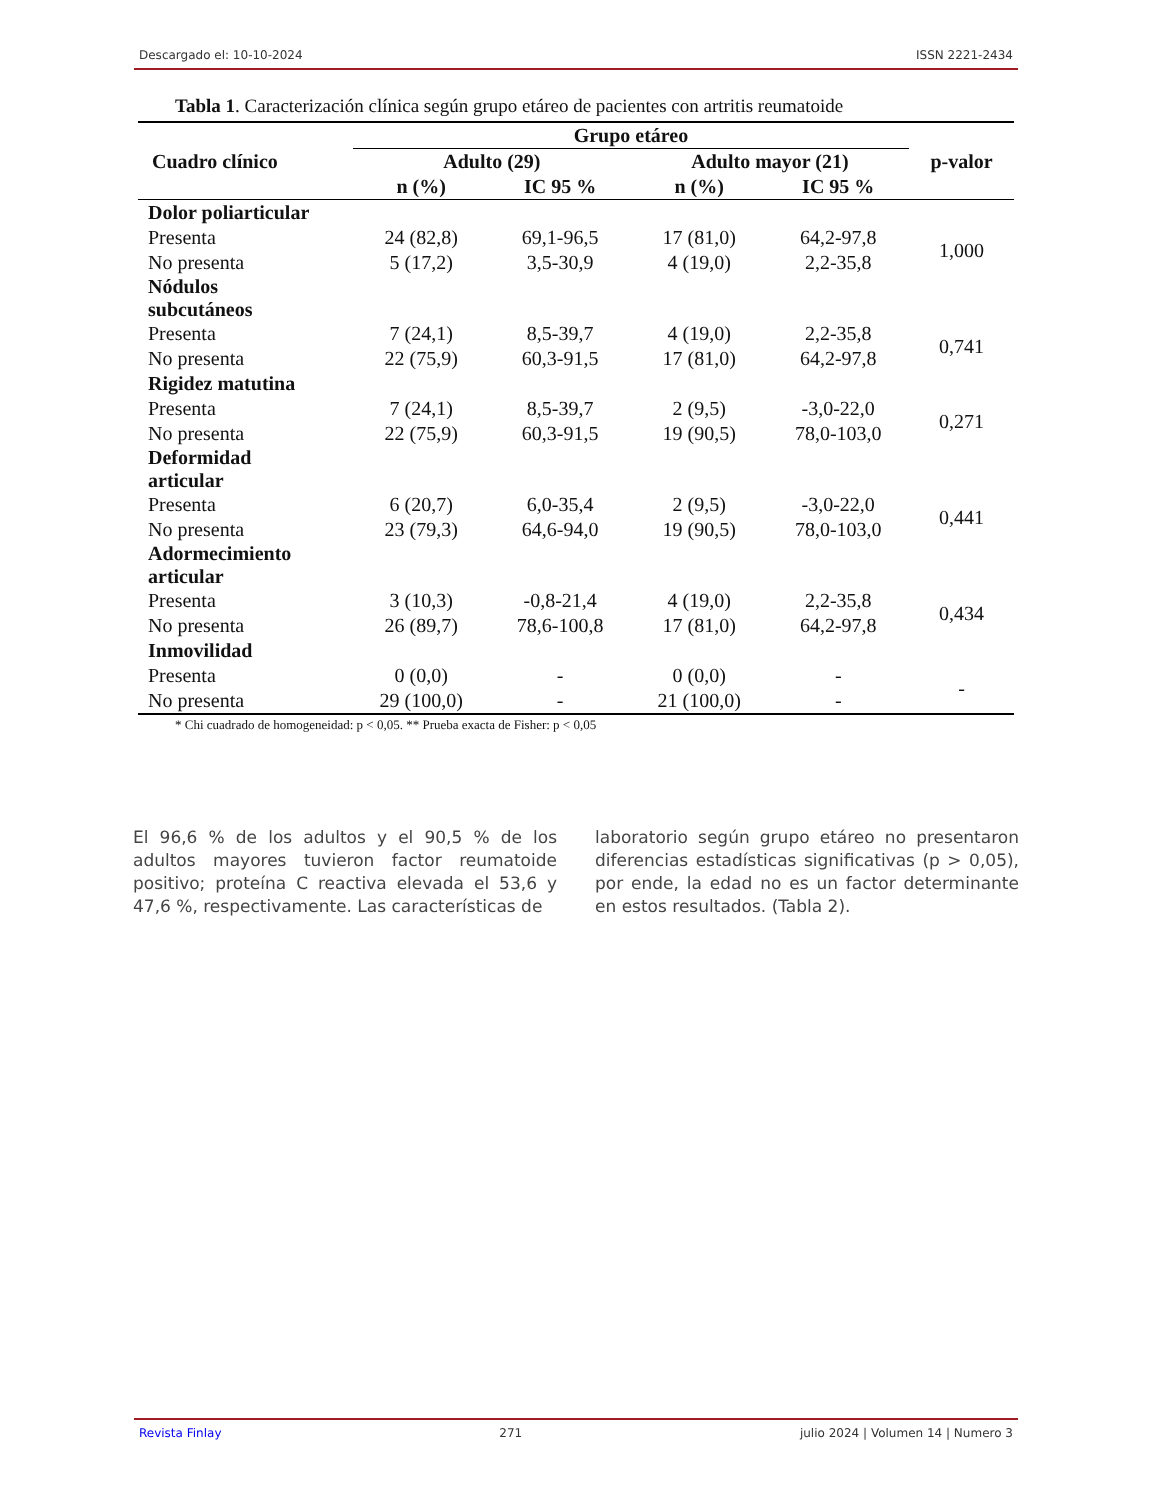Descargado el: 10-10-2024 ISSN 2221-2434
Tabla 1. Caracterización clínica según grupo etáreo de pacientes con artritis reumatoide
| Cuadro clínico | Grupo etáreo | | | | p-valor |
| --- | --- | --- | --- | --- | --- |
| | Adulto (29) | | Adulto mayor (21) | | |
| | n (%) | IC 95 % | n (%) | IC 95 % | |
| Dolor poliarticular | | | | | |
| Presenta | 24 (82,8) | 69,1-96,5 | 17 (81,0) | 64,2-97,8 | 1,000 |
| No presenta | 5 (17,2) | 3,5-30,9 | 4 (19,0) | 2,2-35,8 | |
| Nódulos subcutáneos | | | | | |
| Presenta | 7 (24,1) | 8,5-39,7 | 4 (19,0) | 2,2-35,8 | 0,741 |
| No presenta | 22 (75,9) | 60,3-91,5 | 17 (81,0) | 64,2-97,8 | |
| Rigidez matutina | | | | | |
| Presenta | 7 (24,1) | 8,5-39,7 | 2 (9,5) | -3,0-22,0 | 0,271 |
| No presenta | 22 (75,9) | 60,3-91,5 | 19 (90,5) | 78,0-103,0 | |
| Deformidad articular | | | | | |
| Presenta | 6 (20,7) | 6,0-35,4 | 2 (9,5) | -3,0-22,0 | 0,441 |
| No presenta | 23 (79,3) | 64,6-94,0 | 19 (90,5) | 78,0-103,0 | |
| Adormecimiento articular | | | | | |
| Presenta | 3 (10,3) | -0,8-21,4 | 4 (19,0) | 2,2-35,8 | 0,434 |
| No presenta | 26 (89,7) | 78,6-100,8 | 17 (81,0) | 64,2-97,8 | |
| Inmovilidad | | | | | |
| Presenta | 0 (0,0) | - | 0 (0,0) | - | - |
| No presenta | 29 (100,0) | - | 21 (100,0) | - | |
* Chi cuadrado de homogeneidad: p < 0,05. ** Prueba exacta de Fisher: p < 0,05
El 96,6 % de los adultos y el 90,5 % de los adultos mayores tuvieron factor reumatoide positivo; proteína C reactiva elevada el 53,6 y 47,6 %, respectivamente. Las características de
laboratorio según grupo etáreo no presentaron diferencias estadísticas significativas (p > 0,05), por ende, la edad no es un factor determinante en estos resultados. (Tabla 2).
Revista Finlay 271 julio 2024 | Volumen 14 | Numero 3